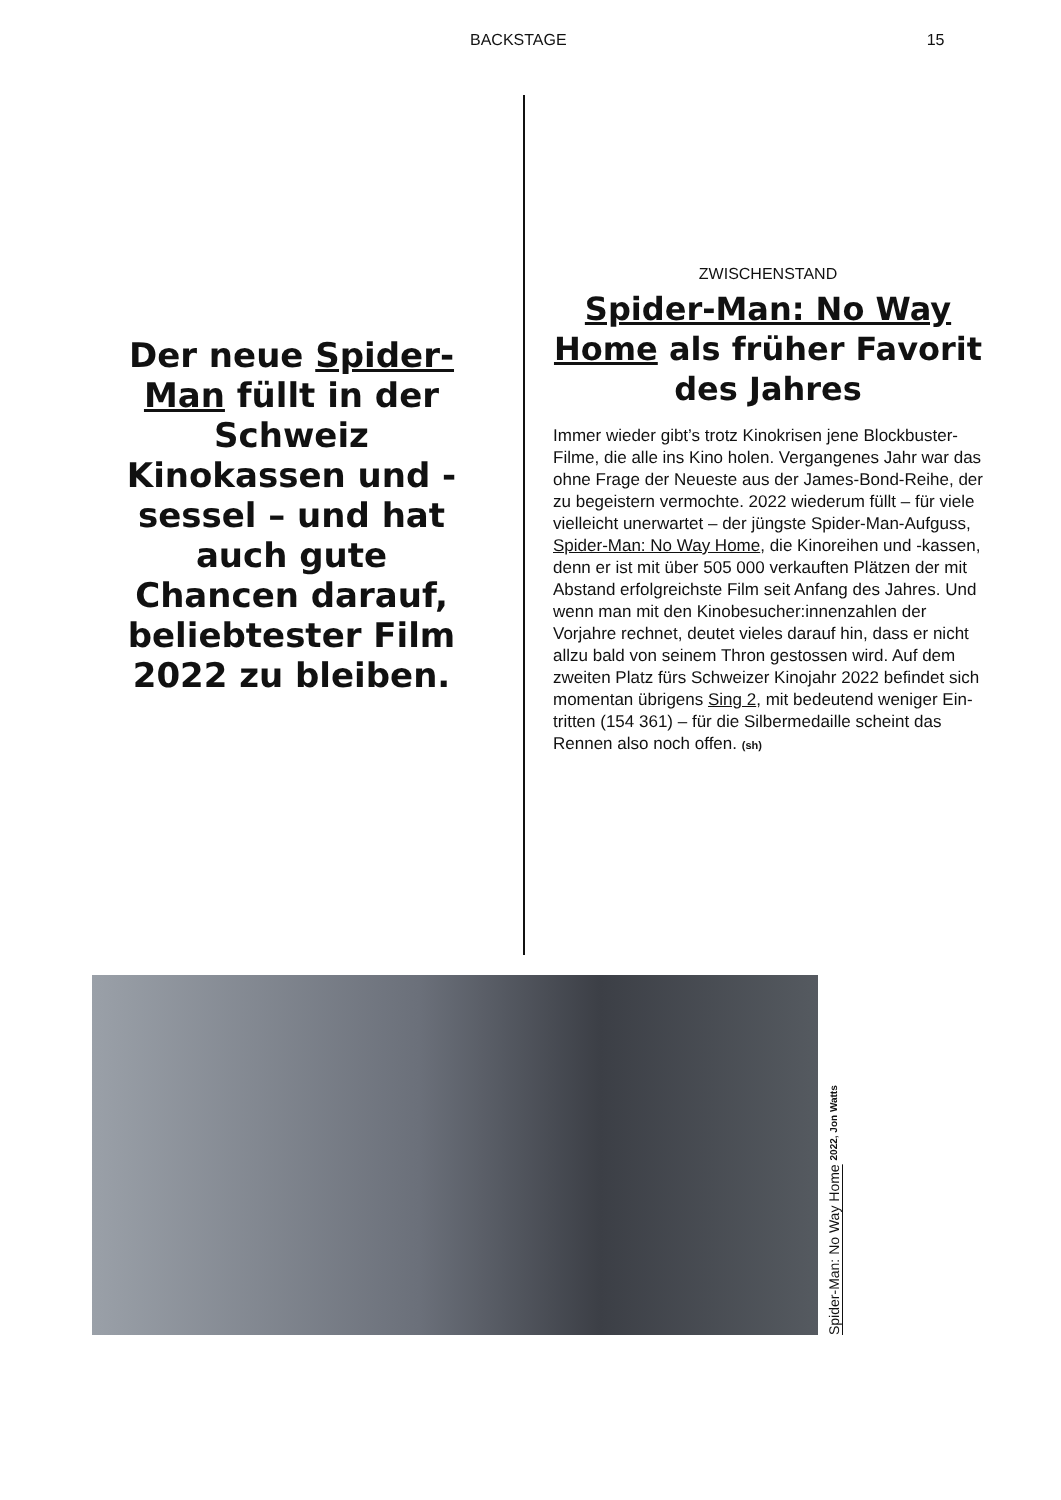BACKSTAGE 15
Der neue Spider-Man füllt in der Schweiz Kinokassen und -sessel – und hat auch gute Chancen darauf, beliebtester Film 2022 zu bleiben.
ZWISCHENSTAND
Spider-Man: No Way Home als früher Favorit des Jahres
Immer wieder gibt’s trotz Kinokrisen jene Block­buster-Filme, die alle ins Kino holen. Vergan­genes Jahr war das ohne Frage der Neueste aus der James-Bond-Reihe, der zu begeistern vermochte. 2022 wiederum füllt – für viele vielleicht unerwartet – der jüngste Spider-Man-Aufguss, Spider-Man: No Way Home, die Kinoreihen und -kassen, denn er ist mit über 505 000 verkauften Plätzen der mit Abstand erfolgreichste Film seit Anfang des Jahres. Und wenn man mit den Kinobesucher:innenzah­len der Vorjahre rechnet, deutet vieles darauf hin, dass er nicht allzu bald von seinem Thron gestossen wird. Auf dem zweiten Platz fürs Schweizer Kinojahr 2022 befindet sich momentan übrigens Sing 2, mit bedeutend weniger Ein­tritten (154 361) – für die Silbermedaille scheint das Rennen also noch offen. (sh)
Spider-Man: No Way Home 2022, Jon Watts